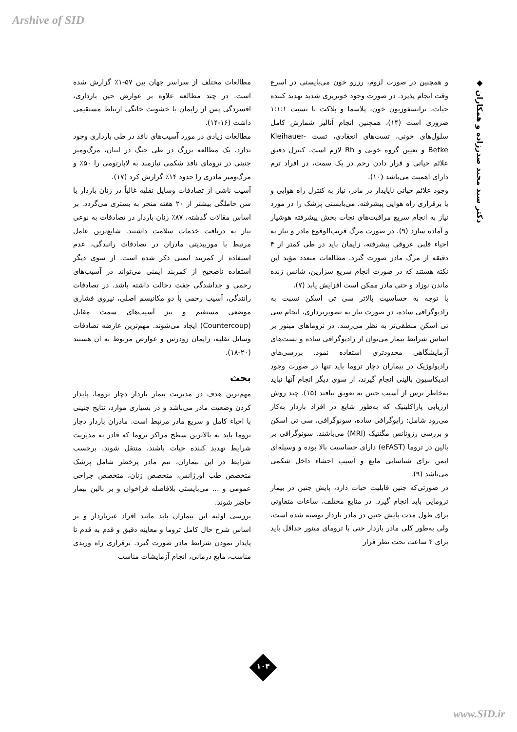Arshive of SID
◆ دکتر سید مجید صدرزاده و همکاران
مطالعات مختلف از سراسر جهان بین ۵۷-۱٪ گزارش شده است. در چند مطالعه علاوه بر عوارض حین بارداری، افسردگی پس از زایمان با خشونت خانگی ارتباط مستقیمی داشت (۱۶-۱۴).
مطالعات زیادی در مورد آسیب‌های نافذ در طی بارداری وجود ندارد. یک مطالعه بزرگ در طی جنگ در لبنان، مرگ‌ومیر جنینی در ترومای نافذ شکمی نیازمند به لاپارتومی را ۵۰٪ و مرگ‌ومیر مادری را حدود ۱۴٪ گزارش کرد (۱۷).
آسیب ناشی از تصادفات وسایل نقلیه غالباً در زنان باردار با سن حاملگی بیشتر از ۲۰ هفته منجر به بستری می‌گردد. بر اساس مقالات گذشته، ۸۷٪ زنان باردار در تصادفات به نوعی نیاز به دریافت خدمات سلامت داشتند. شایع‌ترین عامل مرتبط با موربیدیتی مادران در تصادفات رانندگی، عدم استفاده از کمربند ایمنی ذکر شده است. از سوی دیگر استفاده ناصحیح از کمربند ایمنی می‌تواند در آسیب‌های رحمی و جداشدگی جفت دخالت داشته باشد. در تصادفات رانندگی، آسیب رحمی با دو مکانیسم اصلی، نیروی فشاری موضعی مستقیم و نیز آسیب‌های سمت مقابل (Countercoup) ایجاد می‌شوند. مهم‌ترین عارضه تصادفات وسایل نقلیه، زایمان زودرس و عوارض مربوط به آن هستند (۲۰-۱۸).
بحث
مهم‌ترین هدف در مدیریت بیمار باردار دچار تروما، پایدار کردن وضعیت مادر می‌باشد و در بسیاری موارد، نتایج جنینی با احیاء کامل و سریع مادر مرتبط است. مادران باردار دچار تروما باید به بالاترین سطح مراکز تروما که قادر به مدیریت شرایط تهدید کننده حیات باشند، منتقل شوند. برحسب شرایط در این بیماران، تیم مادر پرخطر شامل پزشک متخصص طب اورژانس، متخصص زنان، متخصص جراحی عمومی و ... می‌بایستی بلافاصله فراخوان و بر بالین بیمار حاضر شوند.
بررسی اولیه این بیماران باید مانند افراد غیرباردار و بر اساس شرح حال کامل تروما و معاینه دقیق و قدم به قدم تا پایدار نمودن شرایط مادر صورت گیرد. برقراری راه وریدی مناسب، مایع درمانی، انجام آزمایشات مناسب
و همچنین در صورت لزوم، رزرو خون می‌بایستی در اسرع وقت انجام پذیرد. در صورت وجود خونریزی شدید تهدید کننده حیات، ترانسفوزیون خون، پلاسما و پلاکت با نسبت ۱:۱:۱ ضروری است (۱۴)، همچنین انجام آنالیز شمارش کامل سلول‌های خونی، تست‌های انعقادی، تست Kleihauer-Betke و تعیین گروه خونی و Rh لازم است. کنترل دقیق علائم حیاتی و قرار دادن رحم در یک سمت، در افراد ترم دارای اهمیت می‌باشد (۱۰).
وجود علائم حیاتی ناپایدار در مادر، نیاز به کنترل راه هوایی و یا برقراری راه هوایی پیشرفته، می‌بایستی پزشک را در مورد نیاز به انجام سریع مراقبت‌های نجات بخش پیشرفته هوشیار و آماده سازد (۹). در صورت مرگ قریب‌الوقوع مادر و نیاز به احیاء قلبی عروقی پیشرفته، زایمان باید در طی کمتر از ۴ دقیقه از مرگ مادر صورت گیرد. مطالعات متعدد مؤید این نکته هستند که در صورت انجام سریع سزارین، شانس زنده ماندن نوزاد و حتی مادر ممکن است افزایش یابد (۷).
با توجه به حساسیت بالاتر سی تی اسکن نسبت به رادیوگرافی ساده، در صورت نیاز به تصویربرداری، انجام سی تی اسکن منطقی‌تر به نظر می‌رسد. در تروماهای مینور بر اساس شرایط بیمار می‌توان از رادیوگرافی ساده و تست‌های آزمایشگاهی محدودتری استفاده نمود. بررسی‌های رادیولوژیک در بیماران دچار تروما باید تنها در صورت وجود اندیکاسیون بالینی انجام گیرند، از سوی دیگر انجام آنها نباید به‌خاطر ترس از آسیب جنین به تعویق بیافتد (۱۵). چند روش ارزیابی پاراکلینیک که به‌طور شایع در افراد باردار به‌کار می‌رود شامل: رایوگرافی ساده، سونوگرافی، سی تی اسکن و بررسی رزونانس مگنتیک (MRI) می‌باشند. سونوگرافی بر بالین در تروما (eFAST) دارای حساسیت بالا بوده و وسیله‌ای ایمن برای شناسایی مایع و آسیب احشاء داخل شکمی می‌باشد (۹).
در صورتی‌که جنین قابلیت حیات دارد، پایش جنین در بیمار ترومایی باید انجام گیرد. در منابع مختلف، ساعات متفاوتی برای طول مدت پایش جنین در مادر باردار توصیه شده است، ولی به‌طور کلی مادر باردار حتی با ترومای مینور حداقل باید برای ۴ ساعت تحت نظر قرار
۱۰۴
www.SID.ir